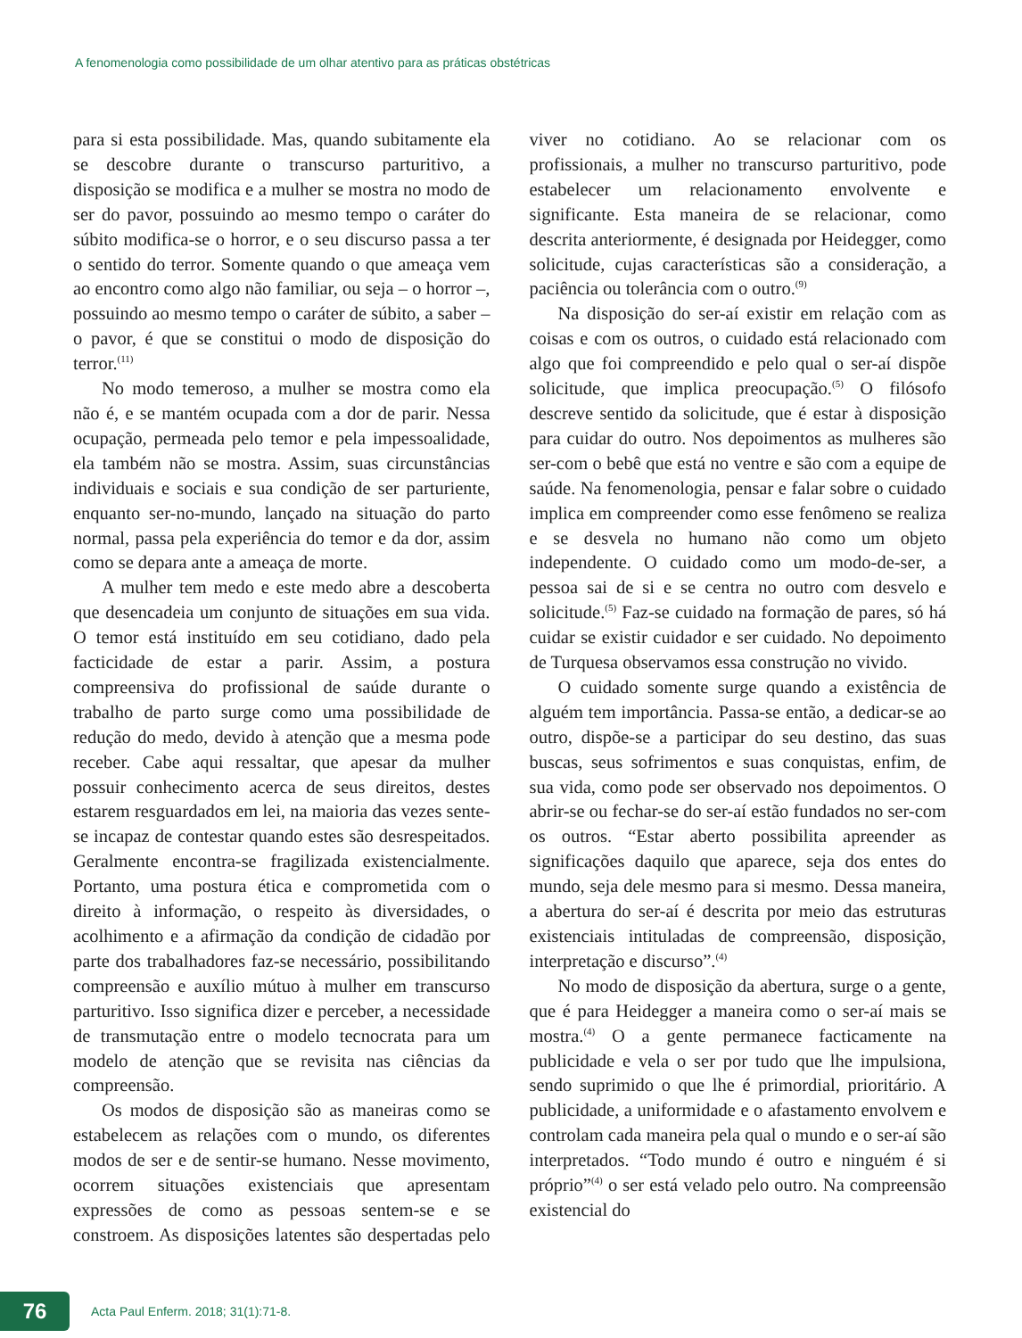A fenomenologia como possibilidade de um olhar atentivo para as práticas obstétricas
para si esta possibilidade. Mas, quando subitamente ela se descobre durante o transcurso parturitivo, a disposição se modifica e a mulher se mostra no modo de ser do pavor, possuindo ao mesmo tempo o caráter do súbito modifica-se o horror, e o seu discurso passa a ter o sentido do terror. Somente quando o que ameaça vem ao encontro como algo não familiar, ou seja – o horror –, possuindo ao mesmo tempo o caráter de súbito, a saber – o pavor, é que se constitui o modo de disposição do terror.<sup>(11)</sup>
No modo temeroso, a mulher se mostra como ela não é, e se mantém ocupada com a dor de parir. Nessa ocupação, permeada pelo temor e pela impessoalidade, ela também não se mostra. Assim, suas circunstâncias individuais e sociais e sua condição de ser parturiente, enquanto ser-no-mundo, lançado na situação do parto normal, passa pela experiência do temor e da dor, assim como se depara ante a ameaça de morte.
A mulher tem medo e este medo abre a descoberta que desencadeia um conjunto de situações em sua vida. O temor está instituído em seu cotidiano, dado pela facticidade de estar a parir. Assim, a postura compreensiva do profissional de saúde durante o trabalho de parto surge como uma possibilidade de redução do medo, devido à atenção que a mesma pode receber. Cabe aqui ressaltar, que apesar da mulher possuir conhecimento acerca de seus direitos, destes estarem resguardados em lei, na maioria das vezes sente-se incapaz de contestar quando estes são desrespeitados. Geralmente encontra-se fragilizada existencialmente. Portanto, uma postura ética e comprometida com o direito à informação, o respeito às diversidades, o acolhimento e a afirmação da condição de cidadão por parte dos trabalhadores faz-se necessário, possibilitando compreensão e auxílio mútuo à mulher em transcurso parturitivo. Isso significa dizer e perceber, a necessidade de transmutação entre o modelo tecnocrata para um modelo de atenção que se revisita nas ciências da compreensão.
Os modos de disposição são as maneiras como se estabelecem as relações com o mundo, os diferentes modos de ser e de sentir-se humano. Nesse movimento, ocorrem situações existenciais que apresentam expressões de como as pessoas sentem-se e se constroem. As disposições latentes são despertadas pelo viver no cotidiano. Ao se relacionar com os profissionais, a mulher no transcurso parturitivo, pode estabelecer um relacionamento envolvente e significante. Esta maneira de se relacionar, como descrita anteriormente, é designada por Heidegger, como solicitude, cujas características são a consideração, a paciência ou tolerância com o outro.<sup>(9)</sup>
Na disposição do ser-aí existir em relação com as coisas e com os outros, o cuidado está relacionado com algo que foi compreendido e pelo qual o ser-aí dispõe solicitude, que implica preocupação.<sup>(5)</sup> O filósofo descreve sentido da solicitude, que é estar à disposição para cuidar do outro. Nos depoimentos as mulheres são ser-com o bebê que está no ventre e são com a equipe de saúde. Na fenomenologia, pensar e falar sobre o cuidado implica em compreender como esse fenômeno se realiza e se desvela no humano não como um objeto independente. O cuidado como um modo-de-ser, a pessoa sai de si e se centra no outro com desvelo e solicitude.<sup>(5)</sup> Faz-se cuidado na formação de pares, só há cuidar se existir cuidador e ser cuidado. No depoimento de Turquesa observamos essa construção no vivido.
O cuidado somente surge quando a existência de alguém tem importância. Passa-se então, a dedicar-se ao outro, dispõe-se a participar do seu destino, das suas buscas, seus sofrimentos e suas conquistas, enfim, de sua vida, como pode ser observado nos depoimentos. O abrir-se ou fechar-se do ser-aí estão fundados no ser-com os outros. “Estar aberto possibilita apreender as significações daquilo que aparece, seja dos entes do mundo, seja dele mesmo para si mesmo. Dessa maneira, a abertura do ser-aí é descrita por meio das estruturas existenciais intituladas de compreensão, disposição, interpretação e discurso”.<sup>(4)</sup>
No modo de disposição da abertura, surge o a gente, que é para Heidegger a maneira como o ser-aí mais se mostra.<sup>(4)</sup> O a gente permanece facticamente na publicidade e vela o ser por tudo que lhe impulsiona, sendo suprimido o que lhe é primordial, prioritário. A publicidade, a uniformidade e o afastamento envolvem e controlam cada maneira pela qual o mundo e o ser-aí são interpretados. “Todo mundo é outro e ninguém é si próprio”<sup>(4)</sup> o ser está velado pelo outro. Na compreensão existencial do
76
Acta Paul Enferm. 2018; 31(1):71-8.